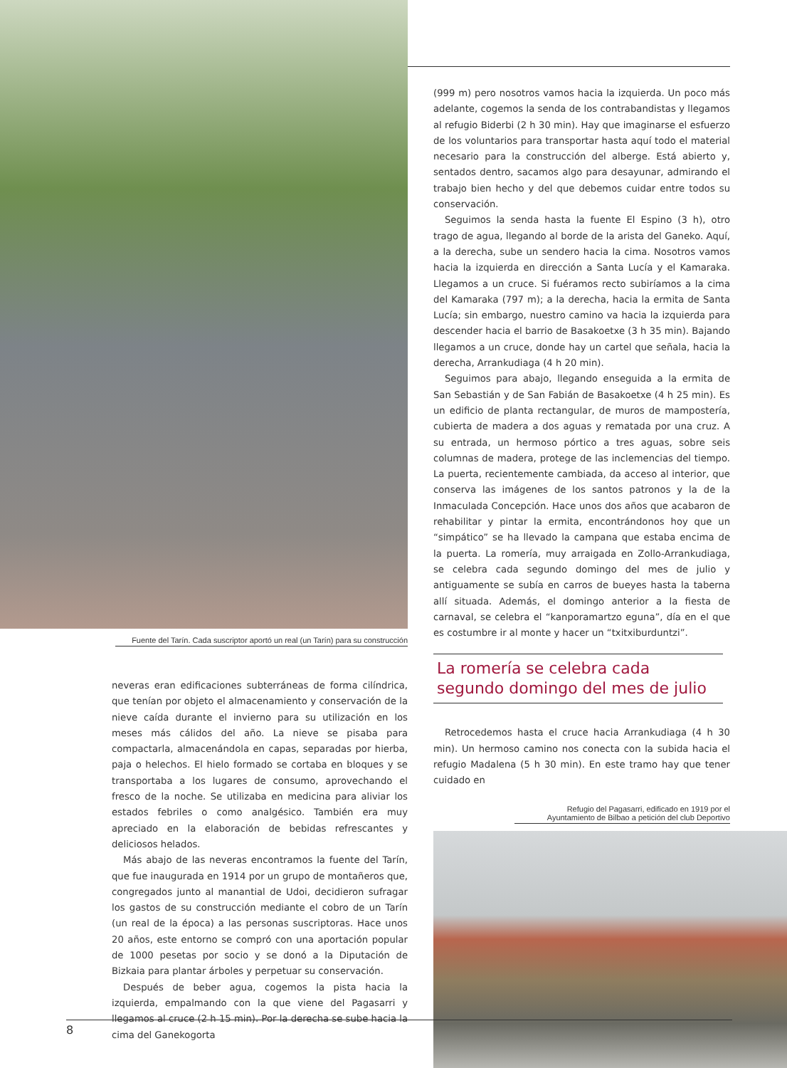Fuente del Tarín. Cada suscriptor aportó un real (un Tarín) para su construcción
neveras eran edificaciones subterráneas de forma cilíndrica, que tenían por objeto el almacenamiento y conservación de la nieve caída durante el invierno para su utilización en los meses más cálidos del año. La nieve se pisaba para compactarla, almacenándola en capas, separadas por hierba, paja o helechos. El hielo formado se cortaba en bloques y se transportaba a los lugares de consumo, aprovechando el fresco de la noche. Se utilizaba en medicina para aliviar los estados febriles o como analgésico. También era muy apreciado en la elaboración de bebidas refrescantes y deliciosos helados.
Más abajo de las neveras encontramos la fuente del Tarín, que fue inaugurada en 1914 por un grupo de montañeros que, congregados junto al manantial de Udoi, decidieron sufragar los gastos de su construcción mediante el cobro de un Tarín (un real de la época) a las personas suscriptoras. Hace unos 20 años, este entorno se compró con una aportación popular de 1000 pesetas por socio y se donó a la Diputación de Bizkaia para plantar árboles y perpetuar su conservación.
Después de beber agua, cogemos la pista hacia la izquierda, empalmando con la que viene del Pagasarri y llegamos al cruce (2 h 15 min). Por la derecha se sube hacia la cima del Ganekogorta
(999 m) pero nosotros vamos hacia la izquierda. Un poco más adelante, cogemos la senda de los contrabandistas y llegamos al refugio Biderbi (2 h 30 min). Hay que imaginarse el esfuerzo de los voluntarios para transportar hasta aquí todo el material necesario para la construcción del alberge. Está abierto y, sentados dentro, sacamos algo para desayunar, admirando el trabajo bien hecho y del que debemos cuidar entre todos su conservación.
Seguimos la senda hasta la fuente El Espino (3 h), otro trago de agua, llegando al borde de la arista del Ganeko. Aquí, a la derecha, sube un sendero hacia la cima. Nosotros vamos hacia la izquierda en dirección a Santa Lucía y el Kamaraka. Llegamos a un cruce. Si fuéramos recto subiríamos a la cima del Kamaraka (797 m); a la derecha, hacia la ermita de Santa Lucía; sin embargo, nuestro camino va hacia la izquierda para descender hacia el barrio de Basakoetxe (3 h 35 min). Bajando llegamos a un cruce, donde hay un cartel que señala, hacia la derecha, Arrankudiaga (4 h 20 min).
Seguimos para abajo, llegando enseguida a la ermita de San Sebastián y de San Fabián de Basakoetxe (4 h 25 min). Es un edificio de planta rectangular, de muros de mampostería, cubierta de madera a dos aguas y rematada por una cruz. A su entrada, un hermoso pórtico a tres aguas, sobre seis columnas de madera, protege de las inclemencias del tiempo. La puerta, recientemente cambiada, da acceso al interior, que conserva las imágenes de los santos patronos y la de la Inmaculada Concepción. Hace unos dos años que acabaron de rehabilitar y pintar la ermita, encontrándonos hoy que un “simpático” se ha llevado la campana que estaba encima de la puerta. La romería, muy arraigada en Zollo-Arrankudiaga, se celebra cada segundo domingo del mes de julio y antiguamente se subía en carros de bueyes hasta la taberna allí situada. Además, el domingo anterior a la fiesta de carnaval, se celebra el “kanporamartzo eguna”, día en el que es costumbre ir al monte y hacer un “txitxiburduntzi”.
La romería se celebra cada segundo domingo del mes de julio
Retrocedemos hasta el cruce hacia Arrankudiaga (4 h 30 min). Un hermoso camino nos conecta con la subida hacia el refugio Madalena (5 h 30 min). En este tramo hay que tener cuidado en
Refugio del Pagasarri, edificado en 1919 por el
Ayuntamiento de Bilbao a petición del club Deportivo
8